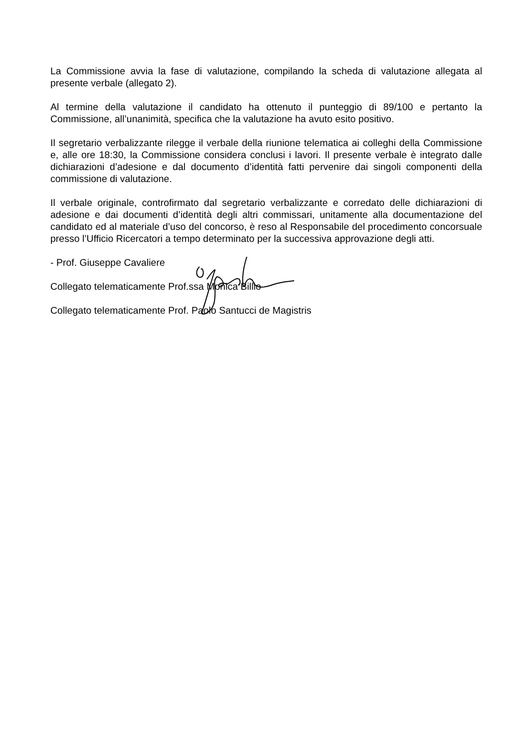La Commissione avvia la fase di valutazione, compilando la scheda di valutazione allegata al presente verbale (allegato 2).
Al termine della valutazione il candidato ha ottenuto il punteggio di 89/100 e pertanto la Commissione, all’unanimità, specifica che la valutazione ha avuto esito positivo.
Il segretario verbalizzante rilegge il verbale della riunione telematica ai colleghi della Commissione e, alle ore 18:30, la Commissione considera conclusi i lavori. Il presente verbale è integrato dalle dichiarazioni d’adesione e dal documento d’identità fatti pervenire dai singoli componenti della commissione di valutazione.
Il verbale originale, controfirmato dal segretario verbalizzante e corredato delle dichiarazioni di adesione e dai documenti d’identità degli altri commissari, unitamente alla documentazione del candidato ed al materiale d’uso del concorso, è reso al Responsabile del procedimento concorsuale presso l’Ufficio Ricercatori a tempo determinato per la successiva approvazione degli atti.
- Prof. Giuseppe Cavaliere
Collegato telematicamente Prof.ssa Monica Billio
Collegato telematicamente Prof. Paolo Santucci de Magistris